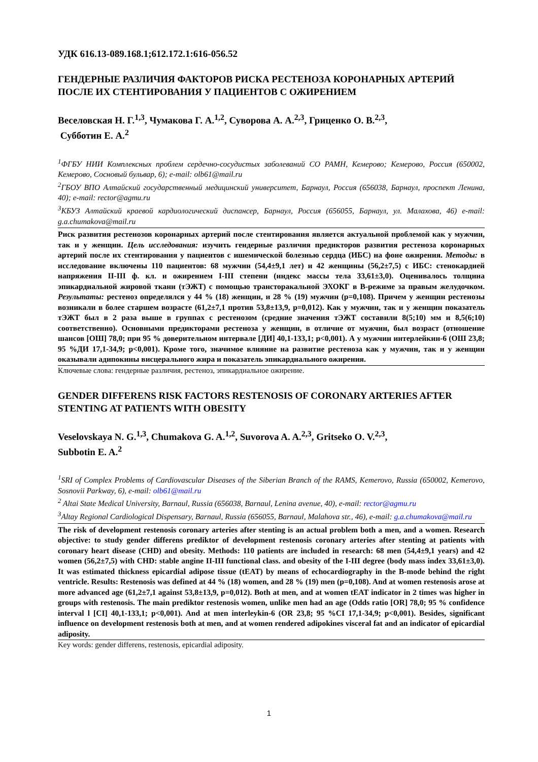УДК 616.13-089.168.1;612.172.1:616-056.52
ГЕНДЕРНЫЕ РАЗЛИЧИЯ ФАКТОРОВ РИСКА РЕСТЕНОЗА КОРОНАРНЫХ АРТЕРИЙ ПОСЛЕ ИХ СТЕНТИРОВАНИЯ У ПАЦИЕНТОВ С ОЖИРЕНИЕМ
Веселовская Н. Г.<sup>1,3</sup>, Чумакова Г. А.<sup>1,2</sup>, Суворова А. А.<sup>2,3</sup>, Гриценко О. В.<sup>2,3</sup>,
Субботин Е. А.<sup>2</sup>
<sup>1</sup> ФГБУ НИИ Комплексных проблем сердечно-сосудистых заболеваний СО РАМН, Кемерово; Кемерово, Россия (650002, Кемерово, Сосновый бульвар, 6); e-mail: olb61@mail.ru
<sup>2</sup> ГБОУ ВПО Алтайский государственный медицинский университет, Барнаул, Россия (656038, Барнаул, проспект Ленина, 40); e-mail: rector@agmu.ru
<sup>3</sup> КБУЗ Алтайский краевой кардиологический диспансер, Барнаул, Россия (656055, Барнаул, ул. Малахова, 46) e-mail: g.a.chumakova@mail.ru
Риск развития рестенозов коронарных артерий после стентирования является актуальной проблемой как у мужчин, так и у женщин. Цель исследования: изучить гендерные различия предикторов развития рестеноза коронарных артерий после их стентирования у пациентов с ишемической болезнью сердца (ИБС) на фоне ожирения. Методы: в исследование включены 110 пациентов: 68 мужчин (54,4±9,1 лет) и 42 женщины (56,2±7,5) с ИБС: стенокардией напряжения II-III ф. кл. и ожирением I-III степени (индекс массы тела 33,61±3,0). Оценивалось толщина эпикардиальной жировой ткани (тЭЖТ) с помощью трансторакальной ЭХОКГ в В-режиме за правым желудочком. Результаты: рестеноз определялся у 44 % (18) женщин, и 28 % (19) мужчин (p=0,108). Причем у женщин рестенозы возникали в более старшем возрасте (61,2±7,1 против 53,8±13,9, p=0,012). Как у мужчин, так и у женщин показатель тЭЖТ был в 2 раза выше в группах с рестенозом (средние значения тЭЖТ составили 8(5;10) мм и 8,5(6;10) соответственно). Основными предикторами рестеноза у женщин, в отличие от мужчин, был возраст (отношение шансов [ОШ] 78,0; при 95 % доверительном интервале [ДИ] 40,1-133,1; p<0,001). А у мужчин интерлейкин-6 (ОШ 23,8; 95 %ДИ 17,1-34,9; p<0,001). Кроме того, значимое влияние на развитие рестеноза как у мужчин, так и у женщин оказывали адипокины висцерального жира и показатель эпикардиального ожирения.
Ключевые слова: гендерные различия, рестеноз, эпикардиальное ожирение.
GENDER DIFFERENS RISK FACTORS RESTENOSIS OF CORONARY ARTERIES AFTER STENTING AT PATIENTS WITH OBESITY
Veselovskaya N. G.<sup>1,3</sup>, Chumakova G. A.<sup>1,2</sup>, Suvorova A. A.<sup>2,3</sup>, Gritseko O. V.<sup>2,3</sup>,
Subbotin E. A.<sup>2</sup>
<sup>1</sup> SRI of Complex Problems of Cardiovascular Diseases of the Siberian Branch of the RAMS, Kemerovo, Russia (650002, Kemerovo, Sosnovii Parkway, 6), e-mail: olb61@mail.ru
<sup>2</sup> Altai State Medical University, Barnaul, Russia (656038, Barnaul, Lenina avenue, 40), e-mail: rector@agmu.ru
<sup>3</sup> Altay Regional Cardiological Dispensary, Barnaul, Russia (656055, Barnaul, Malahova str., 46), e-mail: g.a.chumakova@mail.ru
The risk of development restenosis coronary arteries after stenting is an actual problem both a men, and a women. Research objective: to study gender differens prediktor of development restenosis coronary arteries after stenting at patients with coronary heart disease (CHD) and obesity. Methods: 110 patients are included in research: 68 men (54,4±9,1 years) and 42 women (56,2±7,5) with CHD: stable angine II-III functional class. and obesity of the I-III degree (body mass index 33,61±3,0). It was estimated thickness epicardial adipose tissue (tEAT) by means of echocardiography in the B-mode behind the right ventricle. Results: Restenosis was defined at 44 % (18) women, and 28 % (19) men (p=0,108). And at women restenosis arose at more advanced age (61,2±7,1 against 53,8±13,9, p=0,012). Both at men, and at women tEAT indicator in 2 times was higher in groups with restenosis. The main prediktor restenosis women, unlike men had an age (Odds ratio [OR] 78,0; 95 % confidence interval l [CI] 40,1-133,1; p<0,001). And at men interleykin-6 (OR 23,8; 95 %CI 17,1-34,9; p<0,001). Besides, significant influence on development restenosis both at men, and at women rendered adipokines visceral fat and an indicator of epicardial adiposity.
Key words: gender differens, restenosis, epicardial adiposity.
1